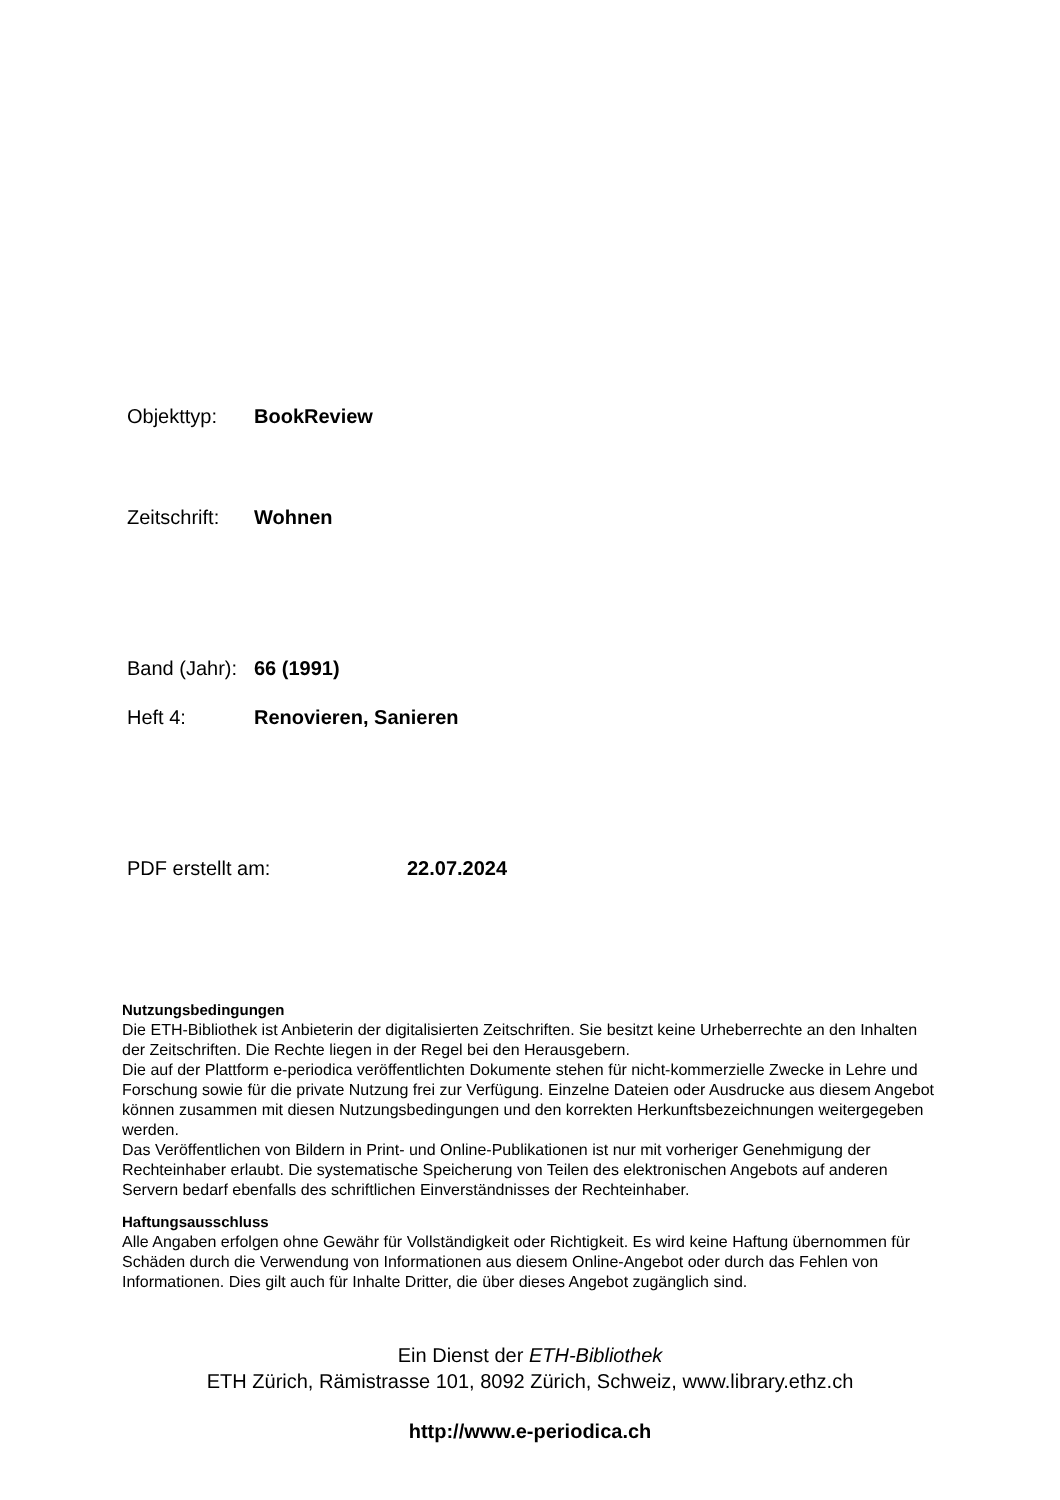Objekttyp: BookReview
Zeitschrift: Wohnen
Band (Jahr): 66 (1991)
Heft 4: Renovieren, Sanieren
PDF erstellt am: 22.07.2024
Nutzungsbedingungen
Die ETH-Bibliothek ist Anbieterin der digitalisierten Zeitschriften. Sie besitzt keine Urheberrechte an den Inhalten der Zeitschriften. Die Rechte liegen in der Regel bei den Herausgebern.
Die auf der Plattform e-periodica veröffentlichten Dokumente stehen für nicht-kommerzielle Zwecke in Lehre und Forschung sowie für die private Nutzung frei zur Verfügung. Einzelne Dateien oder Ausdrucke aus diesem Angebot können zusammen mit diesen Nutzungsbedingungen und den korrekten Herkunftsbezeichnungen weitergegeben werden.
Das Veröffentlichen von Bildern in Print- und Online-Publikationen ist nur mit vorheriger Genehmigung der Rechteinhaber erlaubt. Die systematische Speicherung von Teilen des elektronischen Angebots auf anderen Servern bedarf ebenfalls des schriftlichen Einverständnisses der Rechteinhaber.
Haftungsausschluss
Alle Angaben erfolgen ohne Gewähr für Vollständigkeit oder Richtigkeit. Es wird keine Haftung übernommen für Schäden durch die Verwendung von Informationen aus diesem Online-Angebot oder durch das Fehlen von Informationen. Dies gilt auch für Inhalte Dritter, die über dieses Angebot zugänglich sind.
Ein Dienst der ETH-Bibliothek
ETH Zürich, Rämistrasse 101, 8092 Zürich, Schweiz, www.library.ethz.ch
http://www.e-periodica.ch